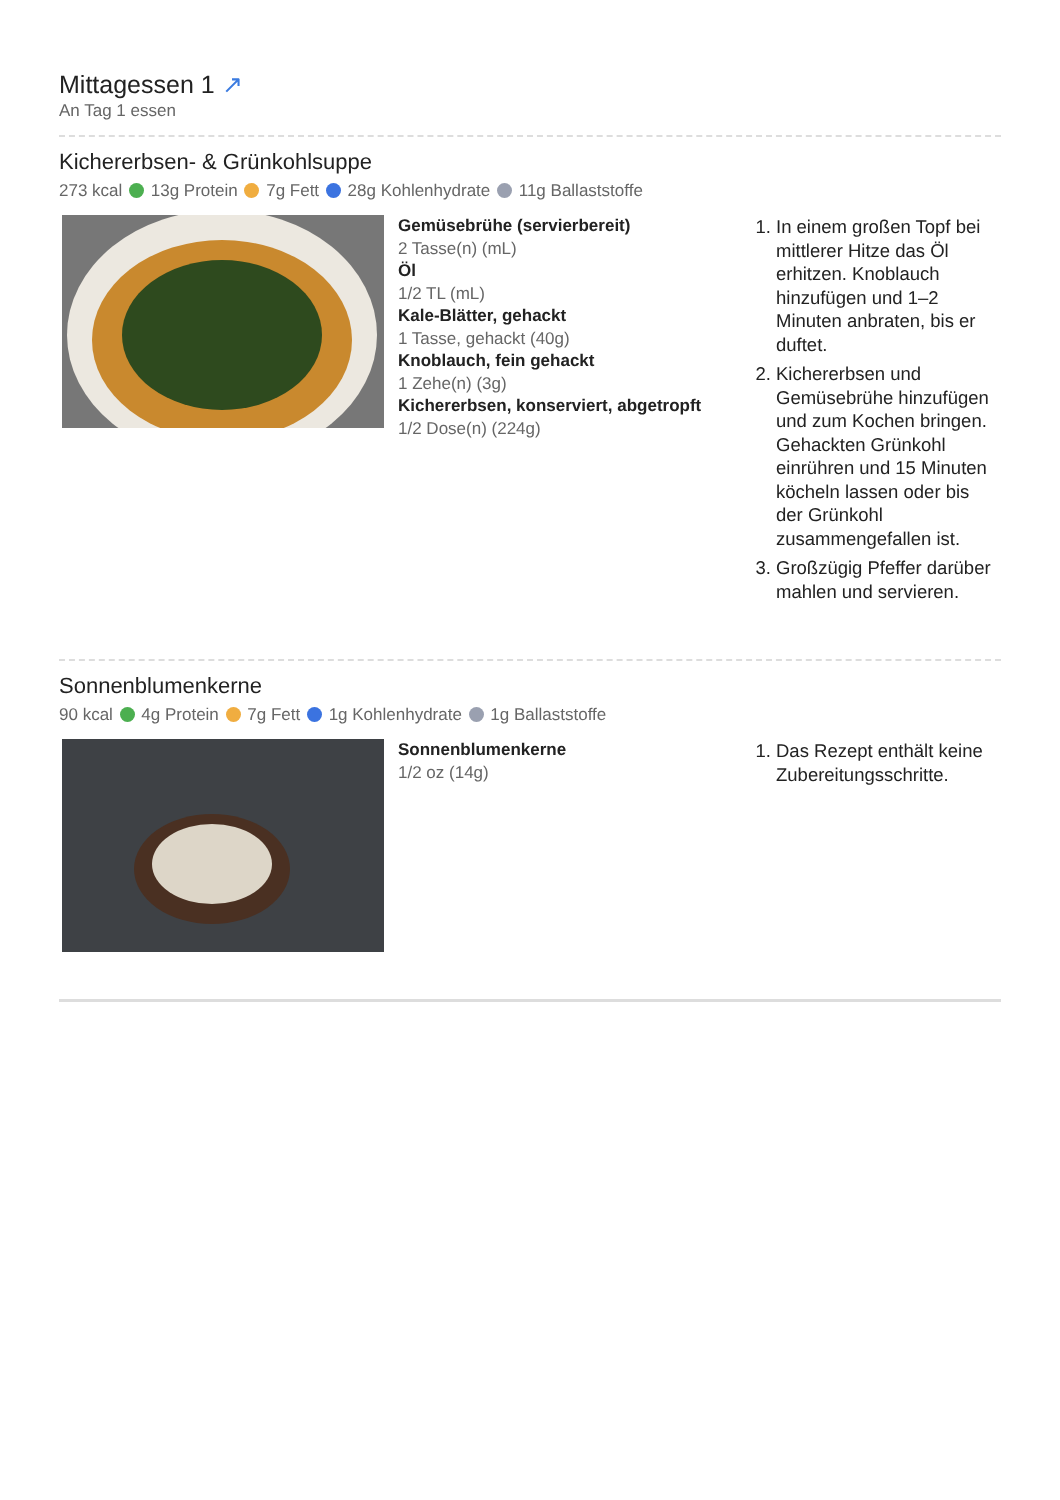Mittagessen 1 ↗
An Tag 1 essen
Kichererbsen- & Grünkohlsuppe
273 kcal 13g Protein 7g Fett 28g Kohlenhydrate 11g Ballaststoffe
Gemüsebrühe (servierbereit)
2 Tasse(n) (mL)
Öl
1/2 TL (mL)
Kale-Blätter, gehackt
1 Tasse, gehackt (40g)
Knoblauch, fein gehackt
1 Zehe(n) (3g)
Kichererbsen, konserviert, abgetropft
1/2 Dose(n) (224g)
1. In einem großen Topf bei mittlerer Hitze das Öl erhitzen. Knoblauch hinzufügen und 1–2 Minuten anbraten, bis er duftet.
2. Kichererbsen und Gemüsebrühe hinzufügen und zum Kochen bringen. Gehackten Grünkohl einrühren und 15 Minuten köcheln lassen oder bis der Grünkohl zusammengefallen ist.
3. Großzügig Pfeffer darüber mahlen und servieren.
Sonnenblumenkerne
90 kcal 4g Protein 7g Fett 1g Kohlenhydrate 1g Ballaststoffe
Sonnenblumenkerne
1/2 oz (14g)
1. Das Rezept enthält keine Zubereitungsschritte.